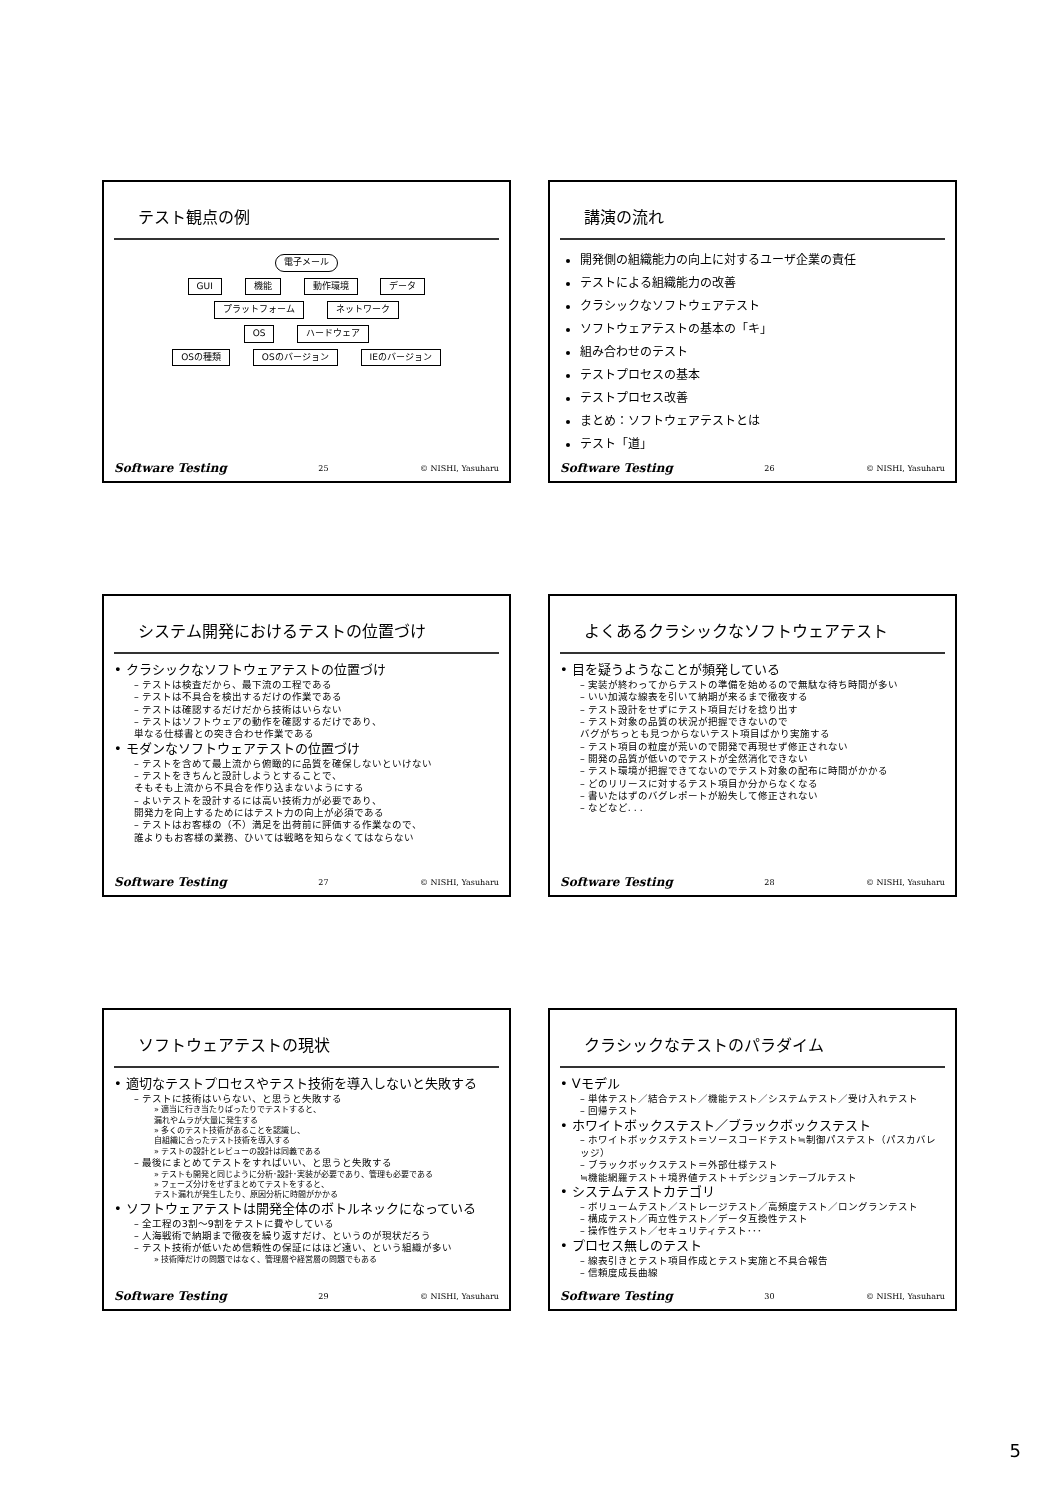テスト観点の例
電子メール
GUI 機能 動作環境 データ
プラットフォーム ネットワーク
OS ハードウェア
OSの種類 OSのバージョン IEのバージョン
Software Testing 25 © NISHI, Yasuharu
講演の流れ
開発側の組織能力の向上に対するユーザ企業の責任
テストによる組織能力の改善
クラシックなソフトウェアテスト
ソフトウェアテストの基本の「キ」
組み合わせのテスト
テストプロセスの基本
テストプロセス改善
まとめ：ソフトウェアテストとは
テスト「道」
Software Testing 26 © NISHI, Yasuharu
システム開発におけるテストの位置づけ
• クラシックなソフトウェアテストの位置づけ
– テストは検査だから、最下流の工程である
– テストは不具合を検出するだけの作業である
– テストは確認するだけだから技術はいらない
– テストはソフトウェアの動作を確認するだけであり、
単なる仕様書との突き合わせ作業である
• モダンなソフトウェアテストの位置づけ
– テストを含めて最上流から俯瞰的に品質を確保しないといけない
– テストをきちんと設計しようとすることで、
そもそも上流から不具合を作り込まないようにする
– よいテストを設計するには高い技術力が必要であり、
開発力を向上するためにはテスト力の向上が必須である
– テストはお客様の（不）満足を出荷前に評価する作業なので、
誰よりもお客様の業務、ひいては戦略を知らなくてはならない
Software Testing 27 © NISHI, Yasuharu
よくあるクラシックなソフトウェアテスト
• 目を疑うようなことが頻発している
– 実装が終わってからテストの準備を始めるので無駄な待ち時間が多い
– いい加減な線表を引いて納期が来るまで徹夜する
– テスト設計をせずにテスト項目だけを捻り出す
– テスト対象の品質の状況が把握できないので
バグがちっとも見つからないテスト項目ばかり実施する
– テスト項目の粒度が荒いので開発で再現せず修正されない
– 開発の品質が低いのでテストが全然消化できない
– テスト環境が把握できてないのでテスト対象の配布に時間がかかる
– どのリリースに対するテスト項目か分からなくなる
– 書いたはずのバグレポートが紛失して修正されない
– などなど. . .
Software Testing 28 © NISHI, Yasuharu
ソフトウェアテストの現状
• 適切なテストプロセスやテスト技術を導入しないと失敗する
– テストに技術はいらない、と思うと失敗する
» 適当に行き当たりばったりでテストすると、
漏れやムラが大量に発生する
» 多くのテスト技術があることを認識し、
自組織に合ったテスト技術を導入する
» テストの設計とレビューの設計は同義である
– 最後にまとめてテストをすればいい、と思うと失敗する
» テストも開発と同じように分析･設計･実装が必要であり、管理も必要である
» フェーズ分けをせずまとめてテストをすると、
テスト漏れが発生したり、原因分析に時間がかかる
• ソフトウェアテストは開発全体のボトルネックになっている
– 全工程の3割～9割をテストに費やしている
– 人海戦術で納期まで徹夜を繰り返すだけ、というのが現状だろう
– テスト技術が低いため信頼性の保証にはほど遠い、という組織が多い
» 技術陣だけの問題ではなく、管理層や経営層の問題でもある
Software Testing 29 © NISHI, Yasuharu
クラシックなテストのパラダイム
• Vモデル
– 単体テスト／結合テスト／機能テスト／システムテスト／受け入れテスト
– 回帰テスト
• ホワイトボックステスト／ブラックボックステスト
– ホワイトボックステスト＝ソースコードテスト≒制御パステスト（パスカバレッジ）
– ブラックボックステスト＝外部仕様テスト
≒機能網羅テスト＋境界値テスト＋デシジョンテーブルテスト
• システムテストカテゴリ
– ボリュームテスト／ストレージテスト／高頻度テスト／ロングランテスト
– 構成テスト／両立性テスト／データ互換性テスト
– 操作性テスト／セキュリティテスト･･･
• プロセス無しのテスト
– 線表引きとテスト項目作成とテスト実施と不具合報告
– 信頼度成長曲線
Software Testing 30 © NISHI, Yasuharu
5